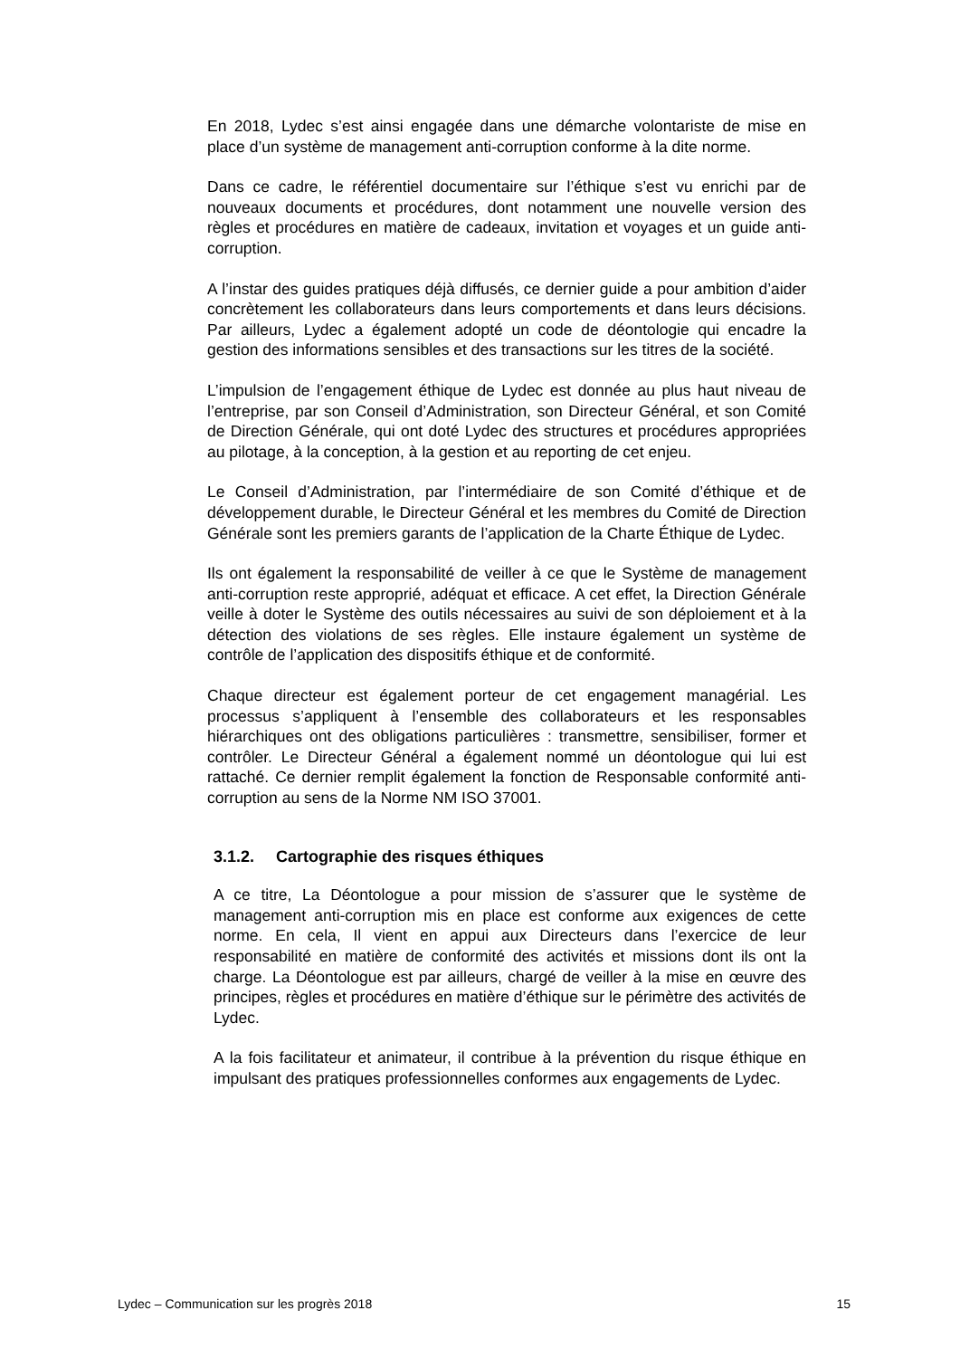En 2018, Lydec s’est ainsi engagée dans une démarche volontariste de mise en place d’un système de management anti-corruption conforme à la dite norme.
Dans ce cadre, le référentiel documentaire sur l’éthique s’est vu enrichi par de nouveaux documents et procédures, dont notamment une nouvelle version des règles et procédures en matière de cadeaux, invitation et voyages et un guide anti-corruption.
A l’instar des guides pratiques déjà diffusés, ce dernier guide a pour ambition d’aider concrètement les collaborateurs dans leurs comportements et dans leurs décisions. Par ailleurs, Lydec a également adopté un code de déontologie qui encadre la gestion des informations sensibles et des transactions sur les titres de la société.
L’impulsion de l’engagement éthique de Lydec est donnée au plus haut niveau de l’entreprise, par son Conseil d’Administration, son Directeur Général, et son Comité de Direction Générale, qui ont doté Lydec des structures et procédures appropriées au pilotage, à la conception, à la gestion et au reporting de cet enjeu.
Le Conseil d’Administration, par l’intermédiaire de son Comité d’éthique et de développement durable, le Directeur Général et les membres du Comité de Direction Générale sont les premiers garants de l’application de la Charte Éthique de Lydec.
Ils ont également la responsabilité de veiller à ce que le Système de management anti-corruption reste approprié, adéquat et efficace. A cet effet, la Direction Générale veille à doter le Système des outils nécessaires au suivi de son déploiement et à la détection des violations de ses règles. Elle instaure également un système de contrôle de l’application des dispositifs éthique et de conformité.
Chaque directeur est également porteur de cet engagement managérial. Les processus s’appliquent à l’ensemble des collaborateurs et les responsables hiérarchiques ont des obligations particulières : transmettre, sensibiliser, former et contrôler. Le Directeur Général a également nommé un déontologue qui lui est rattaché. Ce dernier remplit également la fonction de Responsable conformité anti-corruption au sens de la Norme NM ISO 37001.
3.1.2. Cartographie des risques éthiques
A ce titre, La Déontologue a pour mission de s’assurer que le système de management anti-corruption mis en place est conforme aux exigences de cette norme. En cela, Il vient en appui aux Directeurs dans l’exercice de leur responsabilité en matière de conformité des activités et missions dont ils ont la charge. La Déontologue est par ailleurs, chargé de veiller à la mise en œuvre des principes, règles et procédures en matière d’éthique sur le périmètre des activités de Lydec.
A la fois facilitateur et animateur, il contribue à la prévention du risque éthique en impulsant des pratiques professionnelles conformes aux engagements de Lydec.
Lydec – Communication sur les progrès 2018 15